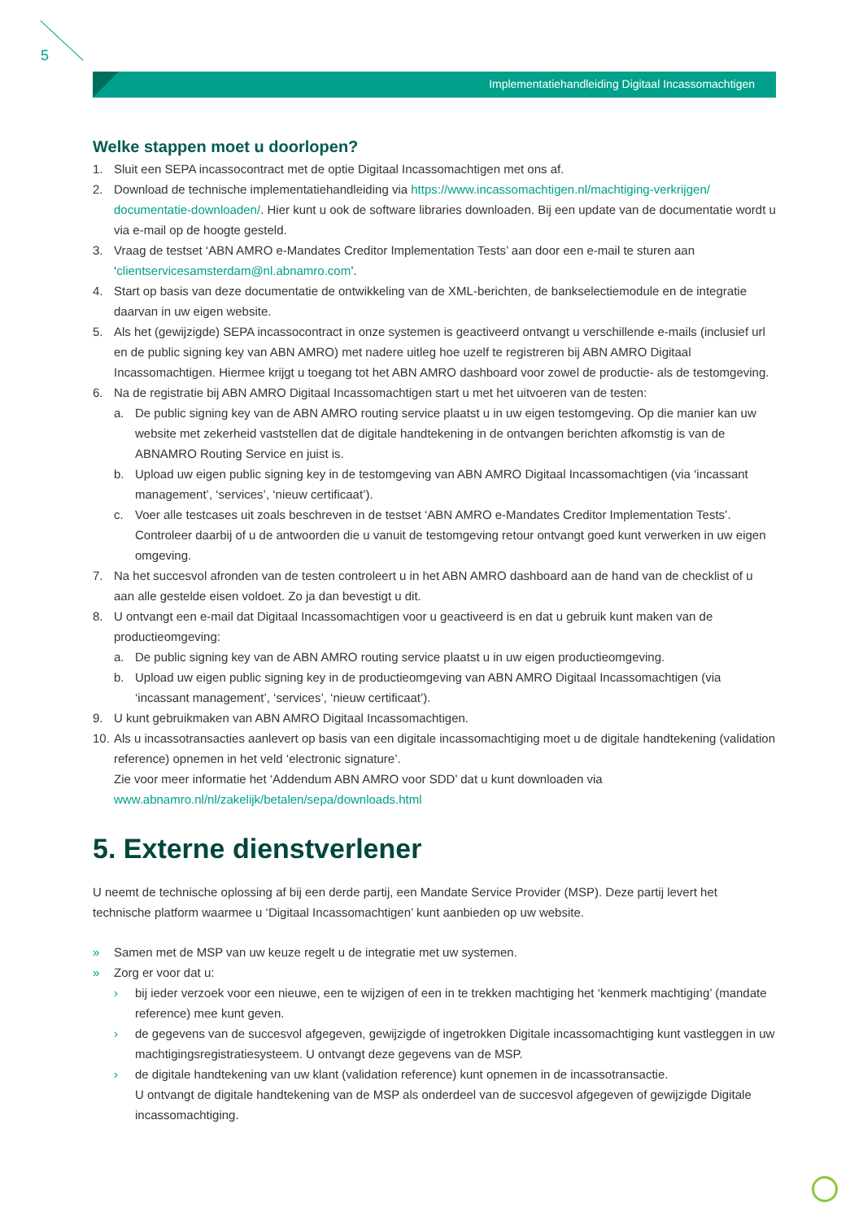5
Implementatiehandleiding Digitaal Incassomachtigen
Welke stappen moet u doorlopen?
1. Sluit een SEPA incassocontract met de optie Digitaal Incassomachtigen met ons af.
2. Download de technische implementatiehandleiding via https://www.incassomachtigen.nl/machtiging-verkrijgen/ documentatie-downloaden/. Hier kunt u ook de software libraries downloaden. Bij een update van de documentatie wordt u via e-mail op de hoogte gesteld.
3. Vraag de testset ‘ABN AMRO e-Mandates Creditor Implementation Tests’ aan door een e-mail te sturen aan ‘clientservicesamsterdam@nl.abnamro.com’.
4. Start op basis van deze documentatie de ontwikkeling van de XML-berichten, de bankselectiemodule en de integratie daarvan in uw eigen website.
5. Als het (gewijzigde) SEPA incassocontract in onze systemen is geactiveerd ontvangt u verschillende e-mails (inclusief url en de public signing key van ABN AMRO) met nadere uitleg hoe uzelf te registreren bij ABN AMRO Digitaal Incassomachtigen. Hiermee krijgt u toegang tot het ABN AMRO dashboard voor zowel de productie- als de testomgeving.
6. Na de registratie bij ABN AMRO Digitaal Incassomachtigen start u met het uitvoeren van de testen:
a. De public signing key van de ABN AMRO routing service plaatst u in uw eigen testomgeving. Op die manier kan uw website met zekerheid vaststellen dat de digitale handtekening in de ontvangen berichten afkomstig is van de ABNAMRO Routing Service en juist is.
b. Upload uw eigen public signing key in de testomgeving van ABN AMRO Digitaal Incassomachtigen (via ‘incassant management’, ‘services’, ‘nieuw certificaat’).
c. Voer alle testcases uit zoals beschreven in de testset ‘ABN AMRO e-Mandates Creditor Implementation Tests’. Controleer daarbij of u de antwoorden die u vanuit de testomgeving retour ontvangt goed kunt verwerken in uw eigen omgeving.
7. Na het succesvol afronden van de testen controleert u in het ABN AMRO dashboard aan de hand van de checklist of u aan alle gestelde eisen voldoet. Zo ja dan bevestigt u dit.
8. U ontvangt een e-mail dat Digitaal Incassomachtigen voor u geactiveerd is en dat u gebruik kunt maken van de productieomgeving:
a. De public signing key van de ABN AMRO routing service plaatst u in uw eigen productieomgeving.
b. Upload uw eigen public signing key in de productieomgeving van ABN AMRO Digitaal Incassomachtigen (via ‘incassant management’, ‘services’, ‘nieuw certificaat’).
9. U kunt gebruikmaken van ABN AMRO Digitaal Incassomachtigen.
10.
Als u incassotransacties aanlevert op basis van een digitale incassomachtiging moet u de digitale handtekening (validation reference) opnemen in het veld ‘electronic signature’.
Zie voor meer informatie het ‘Addendum ABN AMRO voor SDD’ dat u kunt downloaden via
www.abnamro.nl/nl/zakelijk/betalen/sepa/downloads.html
5. Externe dienstverlener
U neemt de technische oplossing af bij een derde partij, een Mandate Service Provider (MSP). Deze partij levert het technische platform waarmee u ‘Digitaal Incassomachtigen’ kunt aanbieden op uw website.
» Samen met de MSP van uw keuze regelt u de integratie met uw systemen.
» Zorg er voor dat u:
› bij ieder verzoek voor een nieuwe, een te wijzigen of een in te trekken machtiging het ‘kenmerk machtiging’ (mandate reference) mee kunt geven.
› de gegevens van de succesvol afgegeven, gewijzigde of ingetrokken Digitale incassomachtiging kunt vastleggen in uw machtigingsregistratiesysteem. U ontvangt deze gegevens van de MSP.
› de digitale handtekening van uw klant (validation reference) kunt opnemen in de incassotransactie.
U ontvangt de digitale handtekening van de MSP als onderdeel van de succesvol afgegeven of gewijzigde Digitale incassomachtiging.